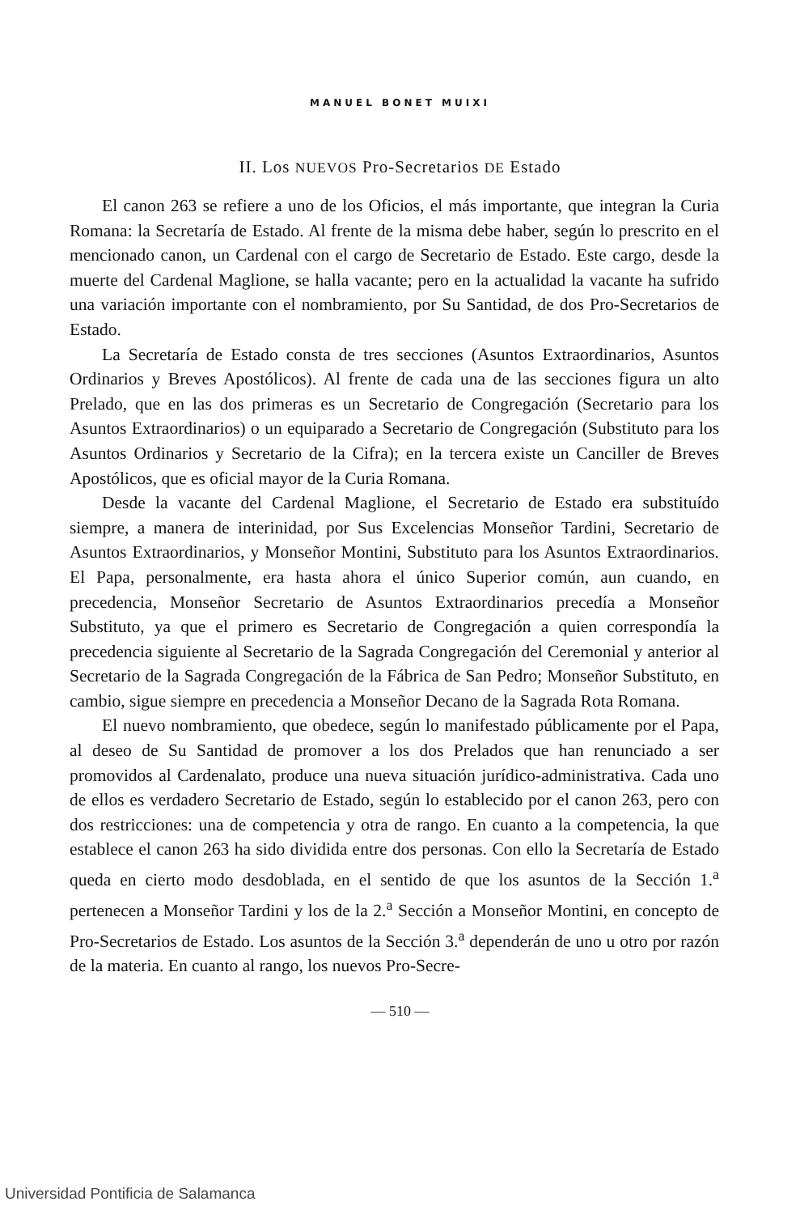MANUEL BONET MUIXI
II. Los NUEVOS Pro-Secretarios DE Estado
El canon 263 se refiere a uno de los Oficios, el más importante, que integran la Curia Romana: la Secretaría de Estado. Al frente de la misma debe haber, según lo prescrito en el mencionado canon, un Cardenal con el cargo de Secretario de Estado. Este cargo, desde la muerte del Cardenal Maglione, se halla vacante; pero en la actualidad la vacante ha sufrido una variación importante con el nombramiento, por Su Santidad, de dos Pro-Secretarios de Estado.
La Secretaría de Estado consta de tres secciones (Asuntos Extraordinarios, Asuntos Ordinarios y Breves Apostólicos). Al frente de cada una de las secciones figura un alto Prelado, que en las dos primeras es un Secretario de Congregación (Secretario para los Asuntos Extraordinarios) o un equiparado a Secretario de Congregación (Substituto para los Asuntos Ordinarios y Secretario de la Cifra); en la tercera existe un Canciller de Breves Apostólicos, que es oficial mayor de la Curia Romana.
Desde la vacante del Cardenal Maglione, el Secretario de Estado era substituído siempre, a manera de interinidad, por Sus Excelencias Monseñor Tardini, Secretario de Asuntos Extraordinarios, y Monseñor Montini, Substituto para los Asuntos Extraordinarios. El Papa, personalmente, era hasta ahora el único Superior común, aun cuando, en precedencia, Monseñor Secretario de Asuntos Extraordinarios precedía a Monseñor Substituto, ya que el primero es Secretario de Congregación a quien correspondía la precedencia siguiente al Secretario de la Sagrada Congregación del Ceremonial y anterior al Secretario de la Sagrada Congregación de la Fábrica de San Pedro; Monseñor Substituto, en cambio, sigue siempre en precedencia a Monseñor Decano de la Sagrada Rota Romana.
El nuevo nombramiento, que obedece, según lo manifestado públicamente por el Papa, al deseo de Su Santidad de promover a los dos Prelados que han renunciado a ser promovidos al Cardenalato, produce una nueva situación jurídico-administrativa. Cada uno de ellos es verdadero Secretario de Estado, según lo establecido por el canon 263, pero con dos restricciones: una de competencia y otra de rango. En cuanto a la competencia, la que establece el canon 263 ha sido dividida entre dos personas. Con ello la Secretaría de Estado queda en cierto modo desdoblada, en el sentido de que los asuntos de la Sección 1.<sup>a</sup> pertenecen a Monseñor Tardini y los de la 2.<sup>a</sup> Sección a Monseñor Montini, en concepto de Pro-Secretarios de Estado. Los asuntos de la Sección 3.<sup>a</sup> dependerán de uno u otro por razón de la materia. En cuanto al rango, los nuevos Pro-Secre-
— 510 —
Universidad Pontificia de Salamanca